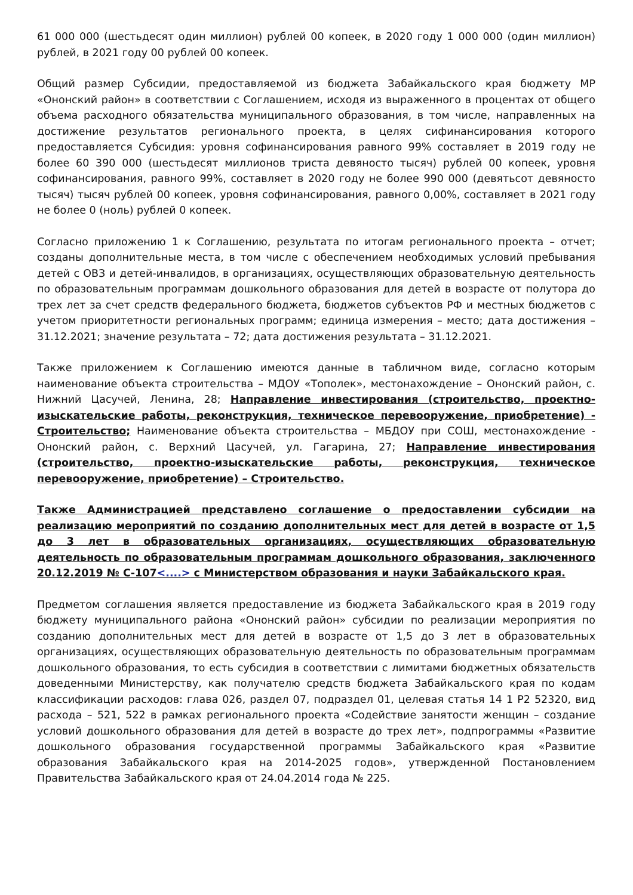61 000 000 (шестьдесят один миллион) рублей 00 копеек, в 2020 году 1 000 000 (один миллион) рублей, в 2021 году 00 рублей 00 копеек.
Общий размер Субсидии, предоставляемой из бюджета Забайкальского края бюджету МР «Ононский район» в соответствии с Соглашением, исходя из выраженного в процентах от общего объема расходного обязательства муниципального образования, в том числе, направленных на достижение результатов регионального проекта, в целях сифинансирования которого предоставляется Субсидия: уровня софинансирования равного 99% составляет в 2019 году не более 60 390 000 (шестьдесят миллионов триста девяносто тысяч) рублей 00 копеек, уровня софинансирования, равного 99%, составляет в 2020 году не более 990 000 (девятьсот девяносто тысяч) тысяч рублей 00 копеек, уровня софинансирования, равного 0,00%, составляет в 2021 году не более 0 (ноль) рублей 0 копеек.
Согласно приложению 1 к Соглашению, результата по итогам регионального проекта – отчет; созданы дополнительные места, в том числе с обеспечением необходимых условий пребывания детей с ОВЗ и детей-инвалидов, в организациях, осуществляющих образовательную деятельность по образовательным программам дошкольного образования для детей в возрасте от полутора до трех лет за счет средств федерального бюджета, бюджетов субъектов РФ и местных бюджетов с учетом приоритетности региональных программ; единица измерения – место; дата достижения – 31.12.2021; значение результата – 72; дата достижения результата – 31.12.2021.
Также приложением к Соглашению имеются данные в табличном виде, согласно которым наименование объекта строительства – МДОУ «Тополек», местонахождение – Ононский район, с. Нижний Цасучей, Ленина, 28; Направление инвестирования (строительство, проектно-изыскательские работы, реконструкция, техническое перевооружение, приобретение) - Строительство; Наименование объекта строительства – МБДОУ при СОШ, местонахождение - Ононский район, с. Верхний Цасучей, ул. Гагарина, 27; Направление инвестирования (строительство, проектно-изыскательские работы, реконструкция, техническое перевооружение, приобретение) – Строительство.
Также Администрацией представлено соглашение о предоставлении субсидии на реализацию мероприятий по созданию дополнительных мест для детей в возрасте от 1,5 до 3 лет в образовательных организациях, осуществляющих образовательную деятельность по образовательным программам дошкольного образования, заключенного 20.12.2019 № С-107<....> с Министерством образования и науки Забайкальского края.
Предметом соглашения является предоставление из бюджета Забайкальского края в 2019 году бюджету муниципального района «Ононский район» субсидии по реализации мероприятия по созданию дополнительных мест для детей в возрасте от 1,5 до 3 лет в образовательных организациях, осуществляющих образовательную деятельность по образовательным программам дошкольного образования, то есть субсидия в соответствии с лимитами бюджетных обязательств доведенными Министерству, как получателю средств бюджета Забайкальского края по кодам классификации расходов: глава 026, раздел 07, подраздел 01, целевая статья 14 1 Р2 52320, вид расхода – 521, 522 в рамках регионального проекта «Содействие занятости женщин – создание условий дошкольного образования для детей в возрасте до трех лет», подпрограммы «Развитие дошкольного образования государственной программы Забайкальского края «Развитие образования Забайкальского края на 2014-2025 годов», утвержденной Постановлением Правительства Забайкальского края от 24.04.2014 года № 225.